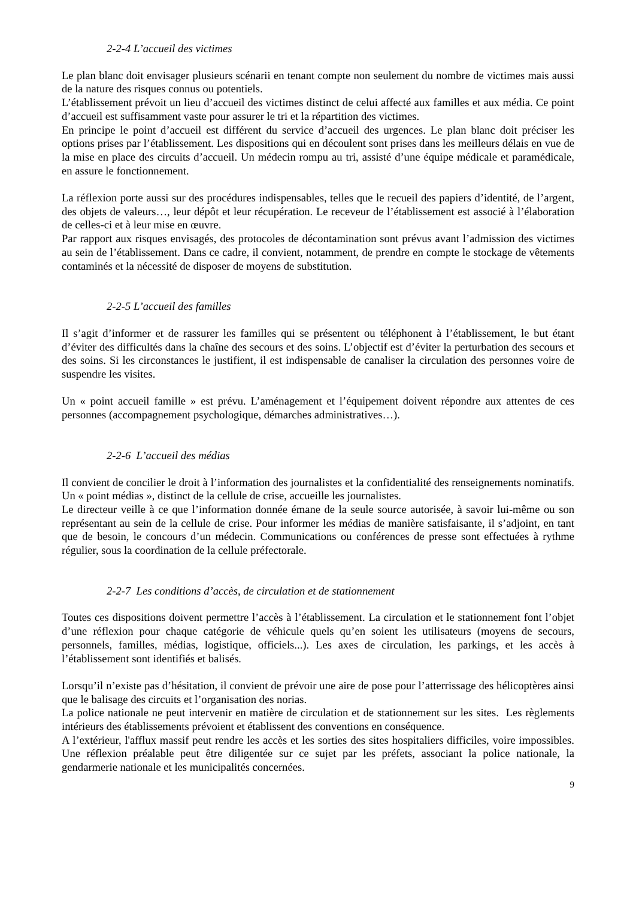2-2-4 L’accueil des victimes
Le plan blanc doit envisager plusieurs scénarii en tenant compte non seulement du nombre de victimes mais aussi de la nature des risques connus ou potentiels.
L’établissement prévoit un lieu d’accueil des victimes distinct de celui affecté aux familles et aux média. Ce point d’accueil est suffisamment vaste pour assurer le tri et la répartition des victimes.
En principe le point d’accueil est différent du service d’accueil des urgences. Le plan blanc doit préciser les options prises par l’établissement. Les dispositions qui en découlent sont prises dans les meilleurs délais en vue de la mise en place des circuits d’accueil. Un médecin rompu au tri, assisté d’une équipe médicale et paramédicale, en assure le fonctionnement.
La réflexion porte aussi sur des procédures indispensables, telles que le recueil des papiers d’identité, de l’argent, des objets de valeurs…, leur dépôt et leur récupération. Le receveur de l’établissement est associé à l’élaboration de celles-ci et à leur mise en œuvre.
Par rapport aux risques envisagés, des protocoles de décontamination sont prévus avant l’admission des victimes au sein de l’établissement. Dans ce cadre, il convient, notamment, de prendre en compte le stockage de vêtements contaminés et la nécessité de disposer de moyens de substitution.
2-2-5 L’accueil des familles
Il s’agit d’informer et de rassurer les familles qui se présentent ou téléphonent à l’établissement, le but étant d’éviter des difficultés dans la chaîne des secours et des soins. L’objectif est d’éviter la perturbation des secours et des soins. Si les circonstances le justifient, il est indispensable de canaliser la circulation des personnes voire de suspendre les visites.
Un « point accueil famille » est prévu. L’aménagement et l’équipement doivent répondre aux attentes de ces personnes (accompagnement psychologique, démarches administratives…).
2-2-6 L’accueil des médias
Il convient de concilier le droit à l’information des journalistes et la confidentialité des renseignements nominatifs. Un « point médias », distinct de la cellule de crise, accueille les journalistes.
Le directeur veille à ce que l’information donnée émane de la seule source autorisée, à savoir lui-même ou son représentant au sein de la cellule de crise. Pour informer les médias de manière satisfaisante, il s’adjoint, en tant que de besoin, le concours d’un médecin. Communications ou conférences de presse sont effectuées à rythme régulier, sous la coordination de la cellule préfectorale.
2-2-7 Les conditions d’accès, de circulation et de stationnement
Toutes ces dispositions doivent permettre l’accès à l’établissement. La circulation et le stationnement font l’objet d’une réflexion pour chaque catégorie de véhicule quels qu’en soient les utilisateurs (moyens de secours, personnels, familles, médias, logistique, officiels...). Les axes de circulation, les parkings, et les accès à l’établissement sont identifiés et balisés.
Lorsqu’il n’existe pas d’hésitation, il convient de prévoir une aire de pose pour l’atterrissage des hélicoptères ainsi que le balisage des circuits et l’organisation des norias.
La police nationale ne peut intervenir en matière de circulation et de stationnement sur les sites. Les règlements intérieurs des établissements prévoient et établissent des conventions en conséquence.
A l’extérieur, l'afflux massif peut rendre les accès et les sorties des sites hospitaliers difficiles, voire impossibles. Une réflexion préalable peut être diligentée sur ce sujet par les préfets, associant la police nationale, la gendarmerie nationale et les municipalités concernées.
9